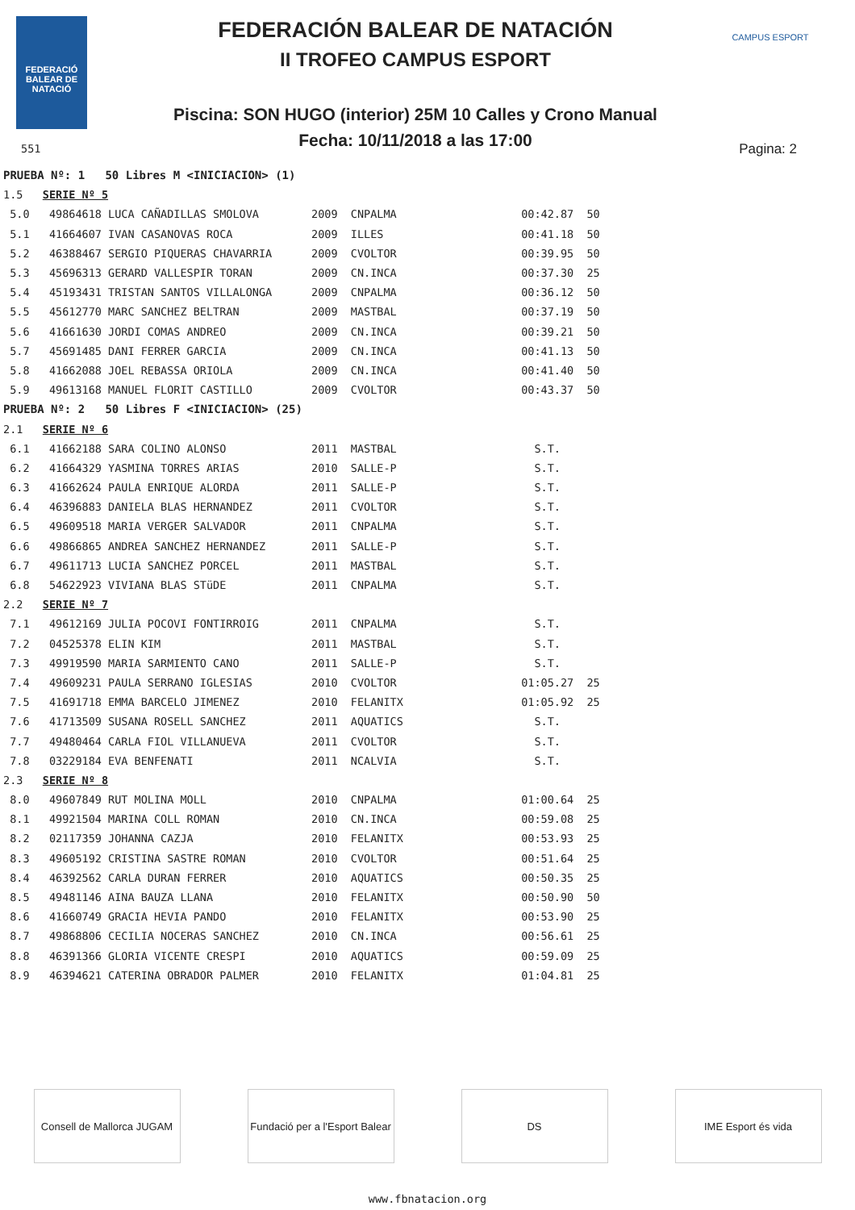FEDERACIÓ BALEAR DE NATACIÓ
FEDERACIÓN BALEAR DE NATACIÓN
II TROFEO CAMPUS ESPORT
Piscina: SON HUGO (interior) 25M 10 Calles y Crono Manual
Fecha: 10/11/2018 a las 17:00
CAMPUS ESPORT
551 Pagina: 2
| PRUEBA Nº: 1 50 Libres M <INICIACION> (1) | | | | | |
| 1.5 | SERIE Nº 5 | | | | |
| 5.0 | 49864618 LUCA CAÑADILLAS SMOLOVA | 2009 | CNPALMA | 00:42.87 | 50 |
| 5.1 | 41664607 IVAN CASANOVAS ROCA | 2009 | ILLES | 00:41.18 | 50 |
| 5.2 | 46388467 SERGIO PIQUERAS CHAVARRIA | 2009 | CVOLTOR | 00:39.95 | 50 |
| 5.3 | 45696313 GERARD VALLESPIR TORAN | 2009 | CN.INCA | 00:37.30 | 25 |
| 5.4 | 45193431 TRISTAN SANTOS VILLALONGA | 2009 | CNPALMA | 00:36.12 | 50 |
| 5.5 | 45612770 MARC SANCHEZ BELTRAN | 2009 | MASTBAL | 00:37.19 | 50 |
| 5.6 | 41661630 JORDI COMAS ANDREO | 2009 | CN.INCA | 00:39.21 | 50 |
| 5.7 | 45691485 DANI FERRER GARCIA | 2009 | CN.INCA | 00:41.13 | 50 |
| 5.8 | 41662088 JOEL REBASSA ORIOLA | 2009 | CN.INCA | 00:41.40 | 50 |
| 5.9 | 49613168 MANUEL FLORIT CASTILLO | 2009 | CVOLTOR | 00:43.37 | 50 |
| PRUEBA Nº: 2 50 Libres F <INICIACION> (25) | | | | | |
| 2.1 | SERIE Nº 6 | | | | |
| 6.1 | 41662188 SARA COLINO ALONSO | 2011 | MASTBAL | S.T. | |
| 6.2 | 41664329 YASMINA TORRES ARIAS | 2010 | SALLE-P | S.T. | |
| 6.3 | 41662624 PAULA ENRIQUE ALORDA | 2011 | SALLE-P | S.T. | |
| 6.4 | 46396883 DANIELA BLAS HERNANDEZ | 2011 | CVOLTOR | S.T. | |
| 6.5 | 49609518 MARIA VERGER SALVADOR | 2011 | CNPALMA | S.T. | |
| 6.6 | 49866865 ANDREA SANCHEZ HERNANDEZ | 2011 | SALLE-P | S.T. | |
| 6.7 | 49611713 LUCIA SANCHEZ PORCEL | 2011 | MASTBAL | S.T. | |
| 6.8 | 54622923 VIVIANA BLAS STüDE | 2011 | CNPALMA | S.T. | |
| 2.2 | SERIE Nº 7 | | | | |
| 7.1 | 49612169 JULIA POCOVI FONTIRROIG | 2011 | CNPALMA | S.T. | |
| 7.2 | 04525378 ELIN KIM | 2011 | MASTBAL | S.T. | |
| 7.3 | 49919590 MARIA SARMIENTO CANO | 2011 | SALLE-P | S.T. | |
| 7.4 | 49609231 PAULA SERRANO IGLESIAS | 2010 | CVOLTOR | 01:05.27 | 25 |
| 7.5 | 41691718 EMMA BARCELO JIMENEZ | 2010 | FELANITX | 01:05.92 | 25 |
| 7.6 | 41713509 SUSANA ROSELL SANCHEZ | 2011 | AQUATICS | S.T. | |
| 7.7 | 49480464 CARLA FIOL VILLANUEVA | 2011 | CVOLTOR | S.T. | |
| 7.8 | 03229184 EVA BENFENATI | 2011 | NCALVIA | S.T. | |
| 2.3 | SERIE Nº 8 | | | | |
| 8.0 | 49607849 RUT MOLINA MOLL | 2010 | CNPALMA | 01:00.64 | 25 |
| 8.1 | 49921504 MARINA COLL ROMAN | 2010 | CN.INCA | 00:59.08 | 25 |
| 8.2 | 02117359 JOHANNA CAZJA | 2010 | FELANITX | 00:53.93 | 25 |
| 8.3 | 49605192 CRISTINA SASTRE ROMAN | 2010 | CVOLTOR | 00:51.64 | 25 |
| 8.4 | 46392562 CARLA DURAN FERRER | 2010 | AQUATICS | 00:50.35 | 25 |
| 8.5 | 49481146 AINA BAUZA LLANA | 2010 | FELANITX | 00:50.90 | 50 |
| 8.6 | 41660749 GRACIA HEVIA PANDO | 2010 | FELANITX | 00:53.90 | 25 |
| 8.7 | 49868806 CECILIA NOCERAS SANCHEZ | 2010 | CN.INCA | 00:56.61 | 25 |
| 8.8 | 46391366 GLORIA VICENTE CRESPI | 2010 | AQUATICS | 00:59.09 | 25 |
| 8.9 | 46394621 CATERINA OBRADOR PALMER | 2010 | FELANITX | 01:04.81 | 25 |
Consell de Mallorca JUGAM
Fundació per a l'Esport Balear
DS IME Esport és vida
www.fbnatacion.org